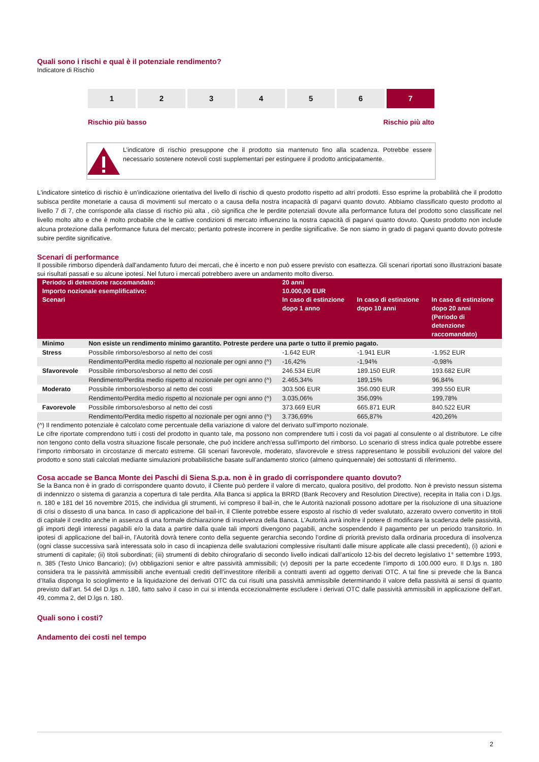Quali sono i rischi e qual è il potenziale rendimento?
Indicatore di Rischio
1 2 3 4 5 6 7
Rischio più basso Rischio più alto
L’indicatore di rischio presuppone che il prodotto sia mantenuto fino alla scadenza. Potrebbe essere necessario sostenere notevoli costi supplementari per estinguere il prodotto anticipatamente.
L'indicatore sintetico di rischio è un'indicazione orientativa del livello di rischio di questo prodotto rispetto ad altri prodotti. Esso esprime la probabilità che il prodotto subisca perdite monetarie a causa di movimenti sul mercato o a causa della nostra incapacità di pagarvi quanto dovuto. Abbiamo classificato questo prodotto al livello 7 di 7, che corrisponde alla classe di rischio più alta , ciò significa che le perdite potenziali dovute alla performance futura del prodotto sono classificate nel livello molto alto e che è molto probabile che le cattive condizioni di mercato influenzino la nostra capacità di pagarvi quanto dovuto. Questo prodotto non include alcuna protezione dalla performance futura del mercato; pertanto potreste incorrere in perdite significative. Se non siamo in grado di pagarvi quanto dovuto potreste subire perdite significative.
Scenari di performance
Il possibile rimborso dipenderà dall'andamento futuro dei mercati, che è incerto e non può essere previsto con esattezza. Gli scenari riportati sono illustrazioni basate sui risultati passati e su alcune ipotesi. Nel futuro i mercati potrebbero avere un andamento molto diverso.
| Periodo di detenzione raccomandato: Importo nozionale esemplificativo: Scenari | | 20 anni 10.000,00 EUR In caso di estinzione dopo 1 anno In caso di estinzione dopo 10 anni In caso di estinzione dopo 20 anni (Periodo di detenzione raccomandato) | | |
| --- | --- | --- | --- | --- |
| Minimo | Non esiste un rendimento minimo garantito. Potreste perdere una parte o tutto il premio pagato. | | | |
| Stress | Possibile rimborso/esborso al netto dei costi | -1.642 EUR | -1.941 EUR | -1.952 EUR |
| | Rendimento/Perdita medio rispetto al nozionale per ogni anno (^) | -16,42% | -1,94% | -0,98% |
| Sfavorevole | Possibile rimborso/esborso al netto dei costi | 246.534 EUR | 189.150 EUR | 193.682 EUR |
| | Rendimento/Perdita medio rispetto al nozionale per ogni anno (^) | 2.465,34% | 189,15% | 96,84% |
| Moderato | Possibile rimborso/esborso al netto dei costi | 303.506 EUR | 356.090 EUR | 399.550 EUR |
| | Rendimento/Perdita medio rispetto al nozionale per ogni anno (^) | 3.035,06% | 356,09% | 199,78% |
| Favorevole | Possibile rimborso/esborso al netto dei costi | 373.669 EUR | 665.871 EUR | 840.522 EUR |
| | Rendimento/Perdita medio rispetto al nozionale per ogni anno (^) | 3.736,69% | 665,87% | 420,26% |
(^) Il rendimento potenziale è calcolato come percentuale della variazione di valore del derivato sull'importo nozionale.
Le cifre riportate comprendono tutti i costi del prodotto in quanto tale, ma possono non comprendere tutti i costi da voi pagati al consulente o al distributore. Le cifre non tengono conto della vostra situazione fiscale personale, che può incidere anch'essa sull'importo del rimborso. Lo scenario di stress indica quale potrebbe essere l'importo rimborsato in circostanze di mercato estreme. Gli scenari favorevole, moderato, sfavorevole e stress rappresentano le possibili evoluzioni del valore del prodotto e sono stati calcolati mediante simulazioni probabilistiche basate sull’andamento storico (almeno quinquennale) dei sottostanti di riferimento.
Cosa accade se Banca Monte dei Paschi di Siena S.p.a. non è in grado di corrispondere quanto dovuto?
Se la Banca non è in grado di corrispondere quanto dovuto, il Cliente può perdere il valore di mercato, qualora positivo, del prodotto. Non è previsto nessun sistema di indennizzo o sistema di garanzia a copertura di tale perdita. Alla Banca si applica la BRRD (Bank Recovery and Resolution Directive), recepita in Italia con i D.lgs. n. 180 e 181 del 16 novembre 2015, che individua gli strumenti, ivi compreso il bail-in, che le Autorità nazionali possono adottare per la risoluzione di una situazione di crisi o dissesto di una banca. In caso di applicazione del bail-in, il Cliente potrebbe essere esposto al rischio di veder svalutato, azzerato ovvero convertito in titoli di capitale il credito anche in assenza di una formale dichiarazione di insolvenza della Banca. L’Autorità avrà inoltre il potere di modificare la scadenza delle passività, gli importi degli interessi pagabili e/o la data a partire dalla quale tali importi divengono pagabili, anche sospendendo il pagamento per un periodo transitorio. In ipotesi di applicazione del bail-in, l’Autorità dovrà tenere conto della seguente gerarchia secondo l’ordine di priorità previsto dalla ordinaria procedura di insolvenza (ogni classe successiva sarà interessata solo in caso di incapienza delle svalutazioni complessive risultanti dalle misure applicate alle classi precedenti), (i) azioni e strumenti di capitale; (ii) titoli subordinati; (iii) strumenti di debito chirografario di secondo livello indicati dall’articolo 12-bis del decreto legislativo 1° settembre 1993, n. 385 (Testo Unico Bancario); (iv) obbligazioni senior e altre passività ammissibili; (v) depositi per la parte eccedente l’importo di 100.000 euro. Il D.lgs n. 180 considera tra le passività ammissibili anche eventuali crediti dell’investitore riferibili a contratti aventi ad oggetto derivati OTC. A tal fine si prevede che la Banca d’Italia disponga lo scioglimento e la liquidazione dei derivati OTC da cui risulti una passività ammissibile determinando il valore della passività ai sensi di quanto previsto dall’art. 54 del D.lgs n. 180, fatto salvo il caso in cui si intenda eccezionalmente escludere i derivati OTC dalle passività ammissibili in applicazione dell'art. 49, comma 2, del D.lgs n. 180.
Quali sono i costi?
Andamento dei costi nel tempo
2